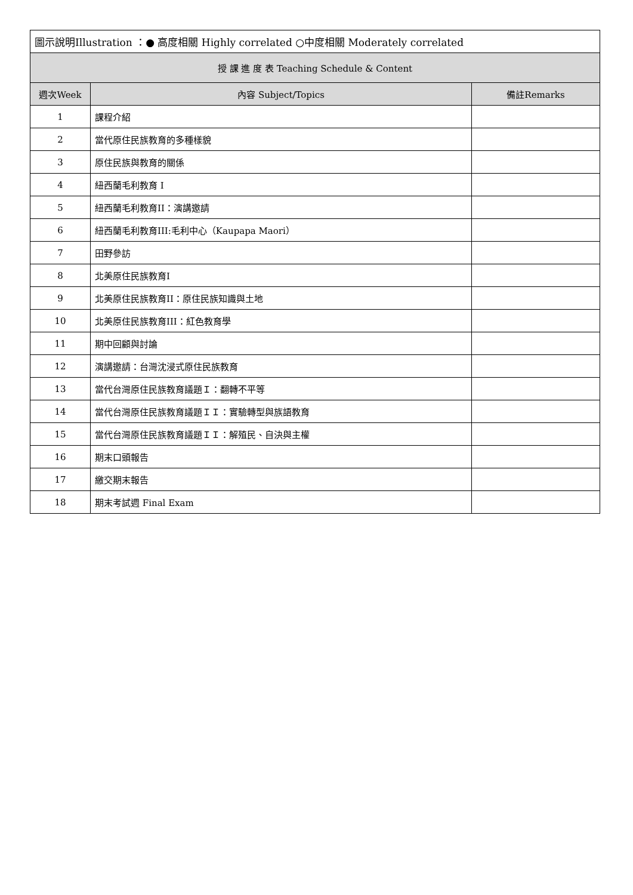| 圖示說明Illustration ：● 高度相關 Highly correlated ○中度相關 Moderately correlated | | |
| 授 課 進 度 表 Teaching Schedule & Content | | |
| 週次Week | 內容 Subject/Topics | 備註Remarks |
| 1 | 課程介紹 | |
| 2 | 當代原住民族教育的多種樣貌 | |
| 3 | 原住民族與教育的關係 | |
| 4 | 紐西蘭毛利教育 I | |
| 5 | 紐西蘭毛利教育II：演講邀請 | |
| 6 | 紐西蘭毛利教育III:毛利中心（Kaupapa Maori） | |
| 7 | 田野參訪 | |
| 8 | 北美原住民族教育I | |
| 9 | 北美原住民族教育II：原住民族知識與土地 | |
| 10 | 北美原住民族教育III：紅色教育學 | |
| 11 | 期中回顧與討論 | |
| 12 | 演講邀請：台灣沈浸式原住民族教育 | |
| 13 | 當代台灣原住民族教育議題Ｉ：翻轉不平等 | |
| 14 | 當代台灣原住民族教育議題ＩＩ：實驗轉型與族語教育 | |
| 15 | 當代台灣原住民族教育議題ＩＩ：解殖民、自決與主權 | |
| 16 | 期末口頭報告 | |
| 17 | 繳交期末報告 | |
| 18 | 期末考試週 Final Exam | |